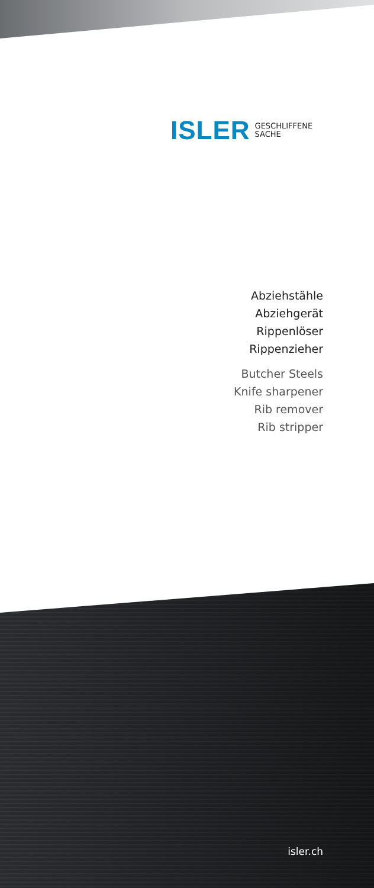ISLER GESCHLIFFENE
SACHE
Abziehstähle
Abziehgerät
Rippenlöser
Rippenzieher
Butcher Steels
Knife sharpener
Rib remover
Rib stripper
isler.ch